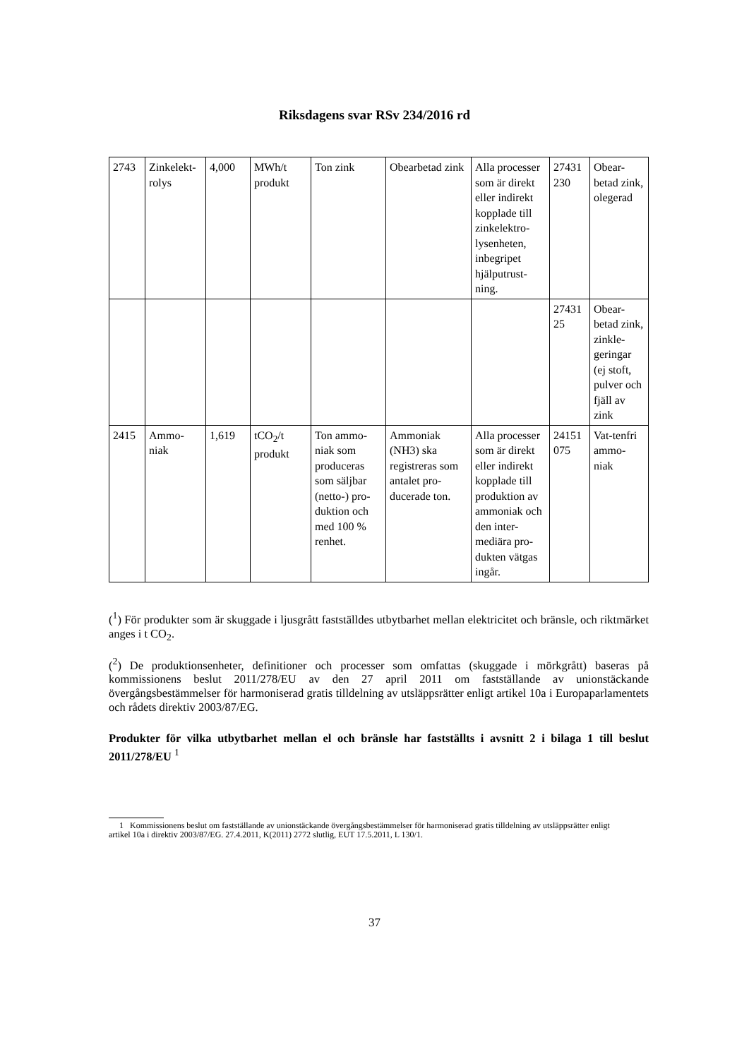Riksdagens svar RSv 234/2016 rd
| 2743 | Zinkelekt-rolys | 4,000 | MWh/t produkt | Ton zink | Obearbetad zink | Alla processer som är direkt eller indirekt kopplade till zinkelektro-lysenheten, inbegripet hjälputrust-ning. | 27431 230 | Obear-betad zink, olegerad |
| | | | | | | | 27431 25 | Obear-betad zink, zinkle-geringar (ej stoft, pulver och fjäll av zink |
| 2415 | Ammo-niak | 1,619 | tCO<sub>2</sub>/t produkt | Ton ammo-niak som produceras som säljbar (netto-) pro-duktion och med 100 % renhet. | Ammoniak (NH3) ska registreras som antalet pro-ducerade ton. | Alla processer som är direkt eller indirekt kopplade till produktion av ammoniak och den inter-mediära pro-dukten vätgas ingår. | 24151 075 | Vat-tenfri ammo-niak |
(<sup>1</sup>) För produkter som är skuggade i ljusgrått fastställdes utbytbarhet mellan elektricitet och bränsle, och riktmärket anges i t CO<sub>2</sub>.
(<sup>2</sup>) De produktionsenheter, definitioner och processer som omfattas (skuggade i mörkgrått) baseras på kommissionens beslut 2011/278/EU av den 27 april 2011 om fastställande av unionstäckande övergångsbestämmelser för harmoniserad gratis tilldelning av utsläppsrätter enligt artikel 10a i Europaparlamentets och rådets direktiv 2003/87/EG.
Produkter för vilka utbytbarhet mellan el och bränsle har fastställts i avsnitt 2 i bilaga 1 till beslut 2011/278/EU <sup>1</sup>
1 Kommissionens beslut om fastställande av unionstäckande övergångsbestämmelser för harmoniserad gratis tilldelning av utsläppsrätter enligt artikel 10a i direktiv 2003/87/EG. 27.4.2011, K(2011) 2772 slutlig, EUT 17.5.2011, L 130/1.
37